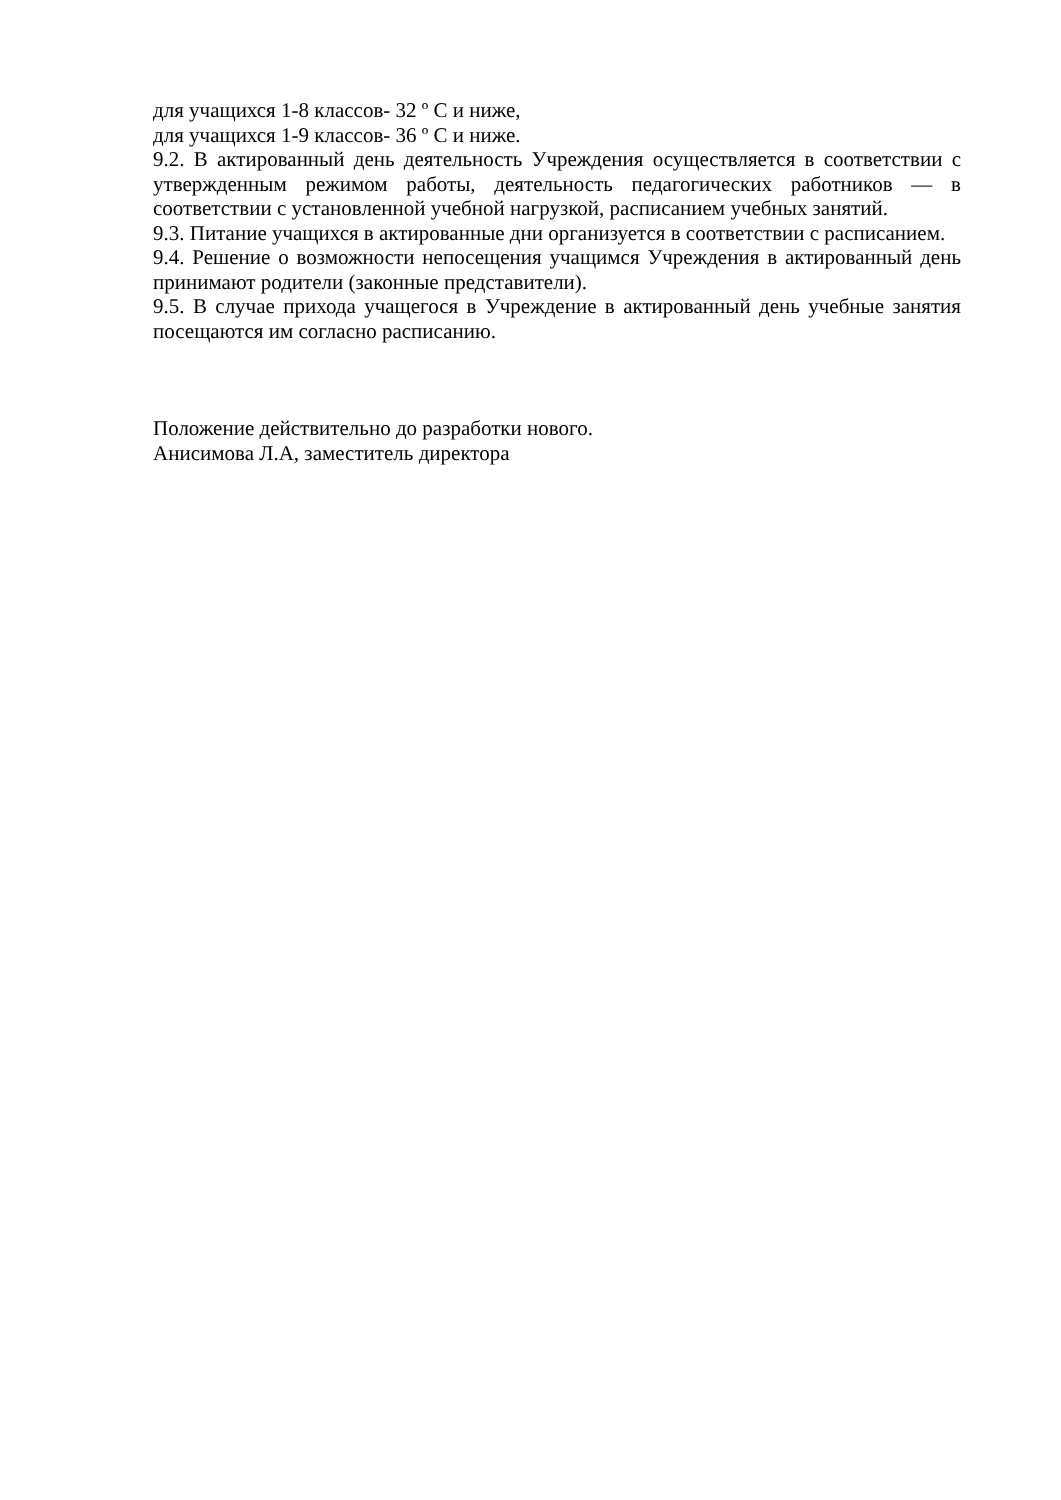для учащихся 1-8 классов- 32 º С и ниже,
для учащихся 1-9 классов- 36 º С и ниже.
9.2. В актированный день деятельность Учреждения осуществляется в соответствии с утвержденным режимом работы, деятельность педагогических работников — в соответствии с установленной учебной нагрузкой, расписанием учебных занятий.
9.3. Питание учащихся в актированные дни организуется в соответствии с расписанием.
9.4. Решение о возможности непосещения учащимся Учреждения в актированный день принимают родители (законные представители).
9.5. В случае прихода учащегося в Учреждение в актированный день учебные занятия посещаются им согласно расписанию.
Положение действительно до разработки нового.
Анисимова Л.А, заместитель директора